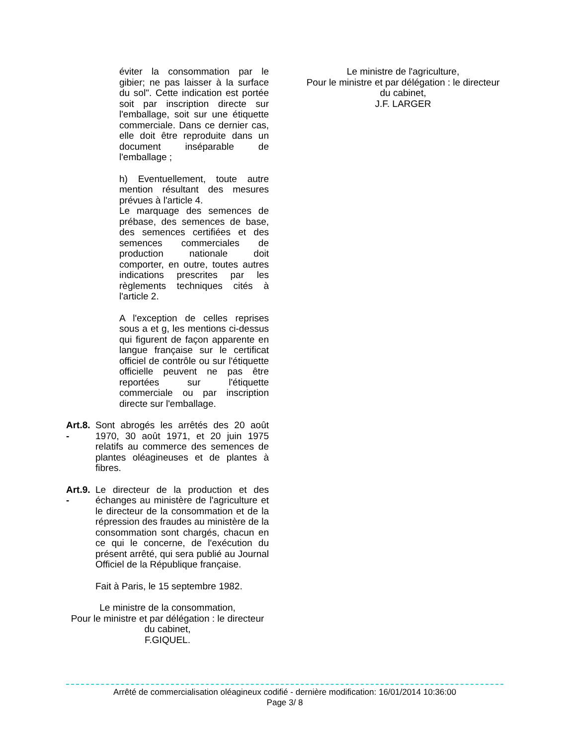éviter la consommation par le gibier; ne pas laisser à la surface du sol". Cette indication est portée soit par inscription directe sur l'emballage, soit sur une étiquette commerciale. Dans ce dernier cas, elle doit être reproduite dans un document inséparable de l'emballage ;
h) Eventuellement, toute autre mention résultant des mesures prévues à l'article 4.
Le marquage des semences de prébase, des semences de base, des semences certifiées et des semences commerciales de production nationale doit comporter, en outre, toutes autres indications prescrites par les règlements techniques cités à l'article 2.
A l'exception de celles reprises sous a et g, les mentions ci-dessus qui figurent de façon apparente en langue française sur le certificat officiel de contrôle ou sur l'étiquette officielle peuvent ne pas être reportées sur l'étiquette commerciale ou par inscription directe sur l'emballage.
Art.8. -
Sont abrogés les arrêtés des 20 août 1970, 30 août 1971, et 20 juin 1975 relatifs au commerce des semences de plantes oléagineuses et de plantes à fibres.
Art.9. -
Le directeur de la production et des échanges au ministère de l'agriculture et le directeur de la consommation et de la répression des fraudes au ministère de la consommation sont chargés, chacun en ce qui le concerne, de l'exécution du présent arrêté, qui sera publié au Journal Officiel de la République française.
Fait à Paris, le 15 septembre 1982.
Le ministre de la consommation,
Pour le ministre et par délégation : le directeur du cabinet,
F.GIQUEL.
Le ministre de l'agriculture,
Pour le ministre et par délégation : le directeur du cabinet,
J.F. LARGER
Arrêté de commercialisation oléagineux codifié - dernière modification: 16/01/2014 10:36:00
Page 3/ 8